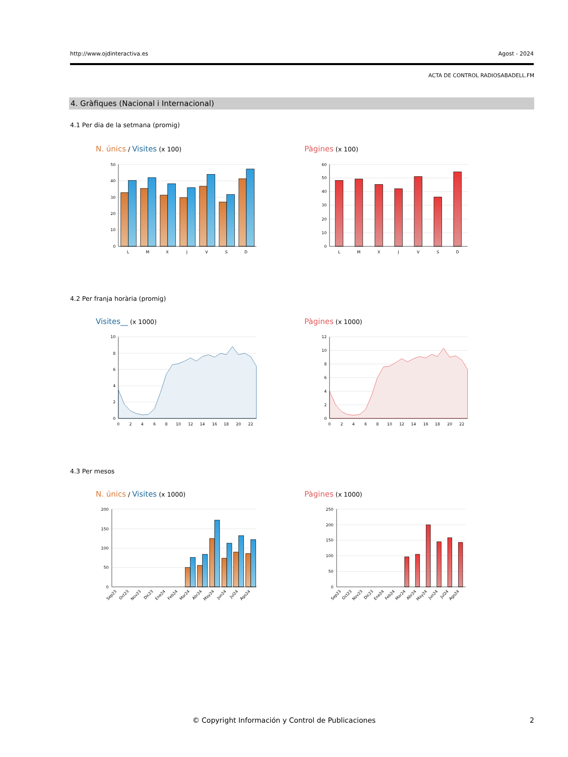http://www.ojdinteractiva.es Agost - 2024
ACTA DE CONTROL RADIOSABADELL.FM
4. Gràfiques (Nacional i Internacional)
4.1 Per dia de la setmana (promig)
N. únics / Visites (x 100) Pàgines (x 100)
50
40
30
20
10
0
L
M
X
J
V
S
D
60
50
40
30
20
10
0
L
M
X
J
V
S
D
4.2 Per franja horària (promig)
Visites__ (x 1000) Pàgines (x 1000)
10
8
6
4
2
0
0
2
4
6
8
10
12
14
16
18
20
22
12
10
8
6
4
2
0
0
2
4
6
8
10
12
14
16
18
20
22
4.3 Per mesos
N. únics / Visites (x 1000) Pàgines (x 1000)
200
150
100
50
0
Sep23
Oct23
Nov23
Dic23
Ene24
Feb24
Mar24
Abr24
May24
Jun24
Jul24
Ago24
250
200
150
100
50
0
Sep23
Oct23
Nov23
Dic23
Ene24
Feb24
Mar24
Abr24
May24
Jun24
Jul24
Ago24
© Copyright Información y Control de Publicaciones 2